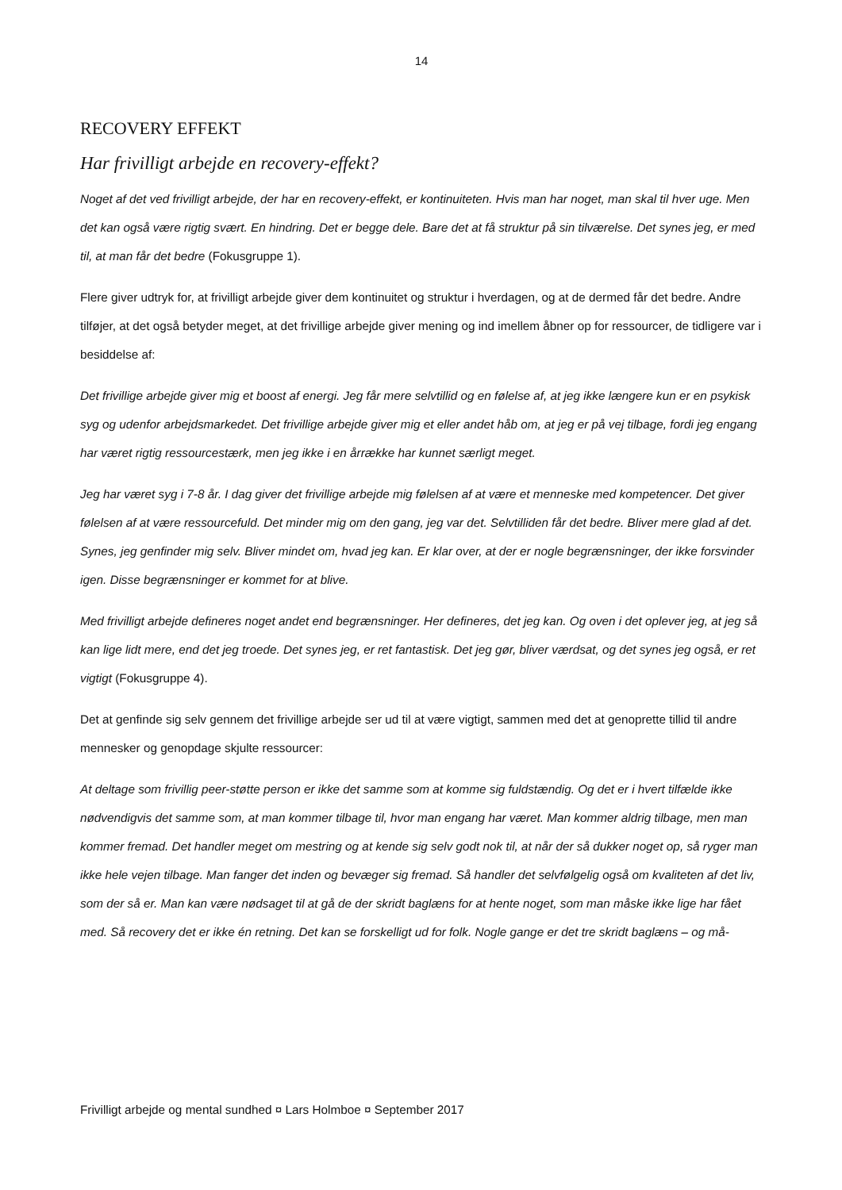14
RECOVERY EFFEKT
Har frivilligt arbejde en recovery-effekt?
Noget af det ved frivilligt arbejde, der har en recovery-effekt, er kontinuiteten. Hvis man har noget, man skal til hver uge. Men det kan også være rigtig svært. En hindring. Det er begge dele. Bare det at få struktur på sin tilværelse. Det synes jeg, er med til, at man får det bedre (Fokusgruppe 1).
Flere giver udtryk for, at frivilligt arbejde giver dem kontinuitet og struktur i hverdagen, og at de dermed får det bedre. Andre tilføjer, at det også betyder meget, at det frivillige arbejde giver mening og ind imellem åbner op for ressourcer, de tidligere var i besiddelse af:
Det frivillige arbejde giver mig et boost af energi. Jeg får mere selvtillid og en følelse af, at jeg ikke længere kun er en psykisk syg og udenfor arbejdsmarkedet. Det frivillige arbejde giver mig et eller andet håb om, at jeg er på vej tilbage, fordi jeg engang har været rigtig ressourcestærk, men jeg ikke i en årrække har kunnet særligt meget.
Jeg har været syg i 7-8 år. I dag giver det frivillige arbejde mig følelsen af at være et menneske med kompetencer. Det giver følelsen af at være ressourcefuld. Det minder mig om den gang, jeg var det. Selvtilliden får det bedre. Bliver mere glad af det. Synes, jeg genfinder mig selv. Bliver mindet om, hvad jeg kan. Er klar over, at der er nogle begrænsninger, der ikke forsvinder igen. Disse begrænsninger er kommet for at blive.
Med frivilligt arbejde defineres noget andet end begrænsninger. Her defineres, det jeg kan. Og oven i det oplever jeg, at jeg så kan lige lidt mere, end det jeg troede. Det synes jeg, er ret fantastisk. Det jeg gør, bliver værdsat, og det synes jeg også, er ret vigtigt (Fokusgruppe 4).
Det at genfinde sig selv gennem det frivillige arbejde ser ud til at være vigtigt, sammen med det at genoprette tillid til andre mennesker og genopdage skjulte ressourcer:
At deltage som frivillig peer-støtte person er ikke det samme som at komme sig fuldstændig. Og det er i hvert tilfælde ikke nødvendigvis det samme som, at man kommer tilbage til, hvor man engang har været. Man kommer aldrig tilbage, men man kommer fremad. Det handler meget om mestring og at kende sig selv godt nok til, at når der så dukker noget op, så ryger man ikke hele vejen tilbage. Man fanger det inden og bevæger sig fremad. Så handler det selvfølgelig også om kvaliteten af det liv, som der så er. Man kan være nødsaget til at gå de der skridt baglæns for at hente noget, som man måske ikke lige har fået med. Så recovery det er ikke én retning. Det kan se forskelligt ud for folk. Nogle gange er det tre skridt baglæns – og må-
Frivilligt arbejde og mental sundhed ¤ Lars Holmboe ¤ September 2017